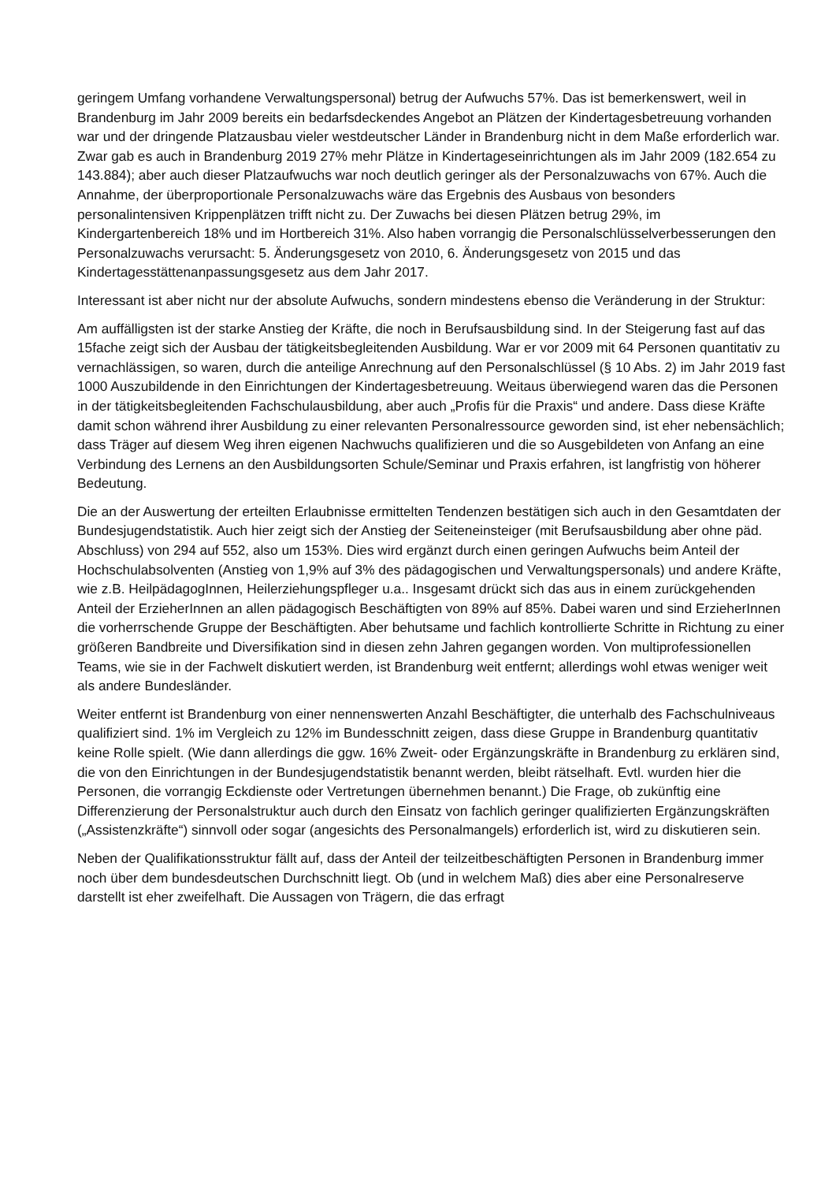geringem Umfang vorhandene Verwaltungspersonal) betrug der Aufwuchs 57%. Das ist bemerkenswert, weil in Brandenburg im Jahr 2009 bereits ein bedarfsdeckendes Angebot an Plätzen der Kindertagesbetreuung vorhanden war und der dringende Platzausbau vieler westdeutscher Länder in Brandenburg nicht in dem Maße erforderlich war. Zwar gab es auch in Brandenburg 2019 27% mehr Plätze in Kindertageseinrichtungen als im Jahr 2009 (182.654 zu 143.884); aber auch dieser Platzaufwuchs war noch deutlich geringer als der Personalzuwachs von 67%. Auch die Annahme, der überproportionale Personalzuwachs wäre das Ergebnis des Ausbaus von besonders personalintensiven Krippenplätzen trifft nicht zu. Der Zuwachs bei diesen Plätzen betrug 29%, im Kindergartenbereich 18% und im Hortbereich 31%. Also haben vorrangig die Personalschlüsselverbesserungen den Personalzuwachs verursacht: 5. Änderungsgesetz von 2010, 6. Änderungsgesetz von 2015 und das Kindertagesstättenanpassungsgesetz aus dem Jahr 2017.
Interessant ist aber nicht nur der absolute Aufwuchs, sondern mindestens ebenso die Veränderung in der Struktur:
Am auffälligsten ist der starke Anstieg der Kräfte, die noch in Berufsausbildung sind. In der Steigerung fast auf das 15fache zeigt sich der Ausbau der tätigkeitsbegleitenden Ausbildung. War er vor 2009 mit 64 Personen quantitativ zu vernachlässigen, so waren, durch die anteilige Anrechnung auf den Personalschlüssel (§ 10 Abs. 2) im Jahr 2019 fast 1000 Auszubildende in den Einrichtungen der Kindertagesbetreuung. Weitaus überwiegend waren das die Personen in der tätigkeitsbegleitenden Fachschulausbildung, aber auch „Profis für die Praxis“ und andere. Dass diese Kräfte damit schon während ihrer Ausbildung zu einer relevanten Personalressource geworden sind, ist eher nebensächlich; dass Träger auf diesem Weg ihren eigenen Nachwuchs qualifizieren und die so Ausgebildeten von Anfang an eine Verbindung des Lernens an den Ausbildungsorten Schule/Seminar und Praxis erfahren, ist langfristig von höherer Bedeutung.
Die an der Auswertung der erteilten Erlaubnisse ermittelten Tendenzen bestätigen sich auch in den Gesamtdaten der Bundesjugendstatistik. Auch hier zeigt sich der Anstieg der Seiteneinsteiger (mit Berufsausbildung aber ohne päd. Abschluss) von 294 auf 552, also um 153%. Dies wird ergänzt durch einen geringen Aufwuchs beim Anteil der Hochschulabsolventen (Anstieg von 1,9% auf 3% des pädagogischen und Verwaltungspersonals) und andere Kräfte, wie z.B. HeilpädagogInnen, Heilerziehungspfleger u.a.. Insgesamt drückt sich das aus in einem zurückgehenden Anteil der ErzieherInnen an allen pädagogisch Beschäftigten von 89% auf 85%. Dabei waren und sind ErzieherInnen die vorherrschende Gruppe der Beschäftigten. Aber behutsame und fachlich kontrollierte Schritte in Richtung zu einer größeren Bandbreite und Diversifikation sind in diesen zehn Jahren gegangen worden. Von multiprofessionellen Teams, wie sie in der Fachwelt diskutiert werden, ist Brandenburg weit entfernt; allerdings wohl etwas weniger weit als andere Bundesländer.
Weiter entfernt ist Brandenburg von einer nennenswerten Anzahl Beschäftigter, die unterhalb des Fachschulniveaus qualifiziert sind. 1% im Vergleich zu 12% im Bundesschnitt zeigen, dass diese Gruppe in Brandenburg quantitativ keine Rolle spielt. (Wie dann allerdings die ggw. 16% Zweit- oder Ergänzungskräfte in Brandenburg zu erklären sind, die von den Einrichtungen in der Bundesjugendstatistik benannt werden, bleibt rätselhaft. Evtl. wurden hier die Personen, die vorrangig Eckdienste oder Vertretungen übernehmen benannt.) Die Frage, ob zukünftig eine Differenzierung der Personalstruktur auch durch den Einsatz von fachlich geringer qualifizierten Ergänzungskräften („Assistenzkräfte“) sinnvoll oder sogar (angesichts des Personalmangels) erforderlich ist, wird zu diskutieren sein.
Neben der Qualifikationsstruktur fällt auf, dass der Anteil der teilzeitbeschäftigten Personen in Brandenburg immer noch über dem bundesdeutschen Durchschnitt liegt. Ob (und in welchem Maß) dies aber eine Personalreserve darstellt ist eher zweifelhaft. Die Aussagen von Trägern, die das erfragt